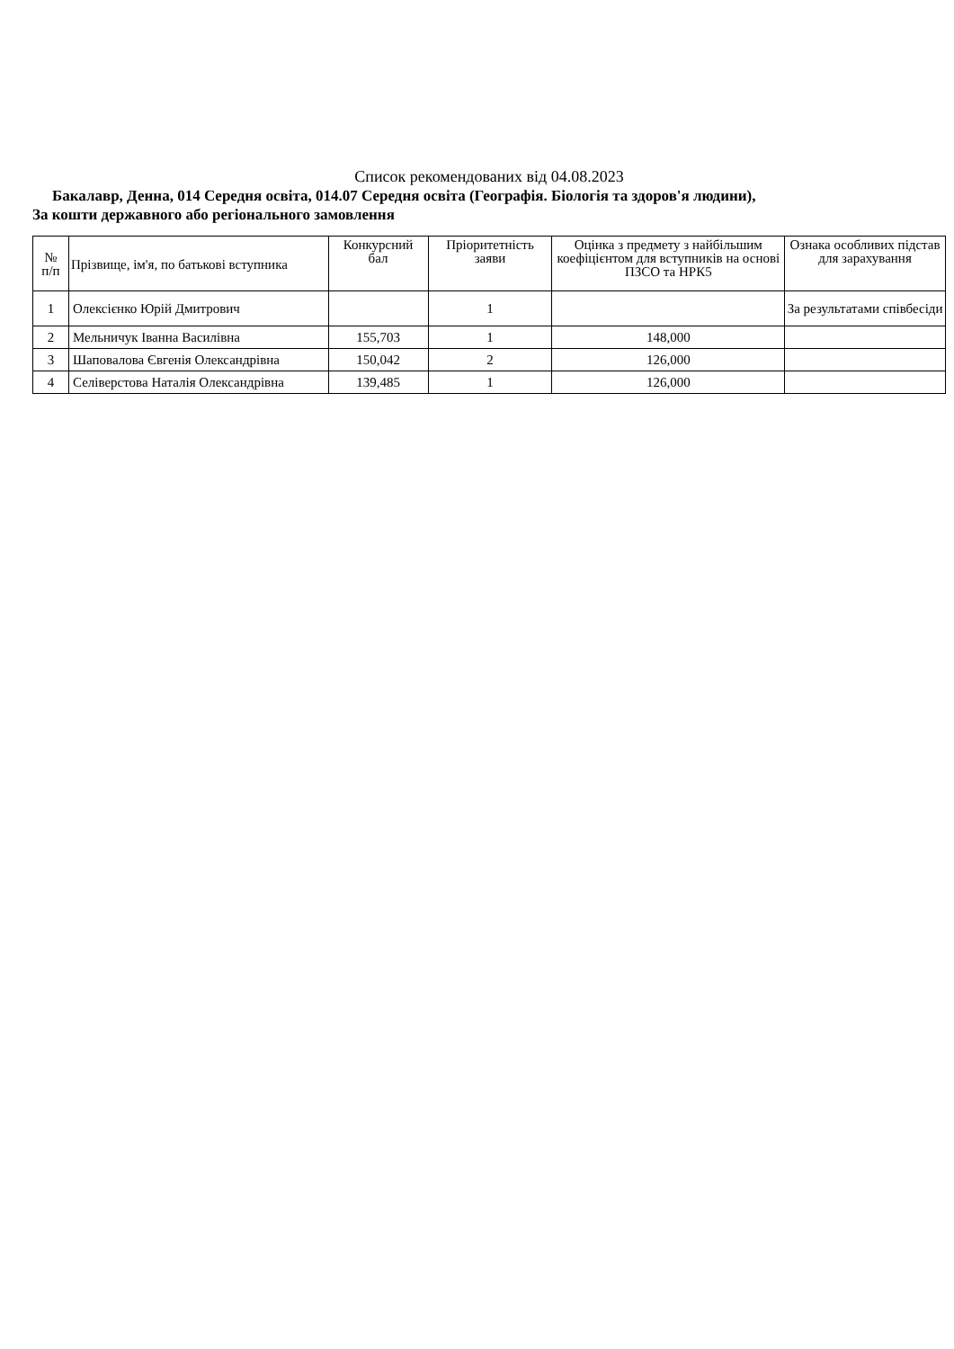Список рекомендованих від 04.08.2023
Бакалавр, Денна, 014 Середня освіта, 014.07 Середня освіта (Географія. Біологія та здоров'я людини),
За кошти державного або регіонального замовлення
| № п/п | Прізвище, ім'я, по батькові вступника | Конкурсний бал | Пріоритетність заяви | Оцінка з предмету з найбільшим коефіцієнтом для вступників на основі ПЗСО та НРК5 | Ознака особливих підстав для зарахування |
| --- | --- | --- | --- | --- | --- |
| 1 | Олексієнко Юрій Дмитрович | | 1 | | За результатами співбесіди |
| 2 | Мельничук Іванна Василівна | 155,703 | 1 | 148,000 | |
| 3 | Шаповалова Євгенія Олександрівна | 150,042 | 2 | 126,000 | |
| 4 | Селіверстова Наталія Олександрівна | 139,485 | 1 | 126,000 | |